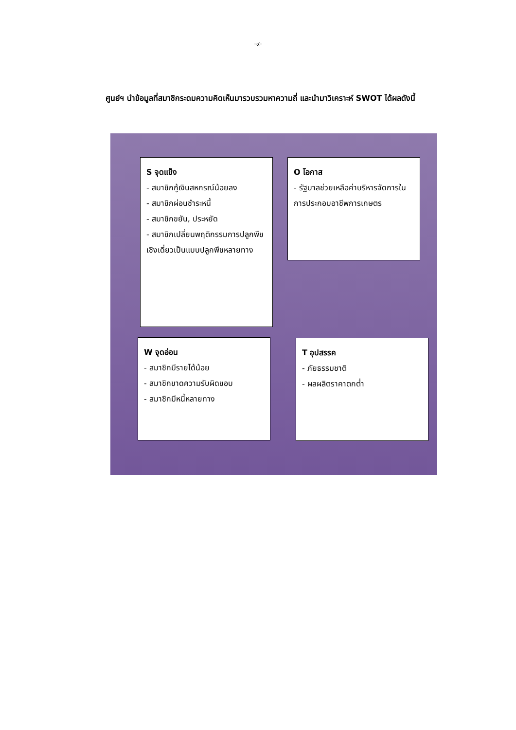-๙-
ศูนย์ฯ นำข้อมูลที่สมาชิกระดมความคิดเห็นมารวบรวมหาความถี่ และนำมาวิเคราะห์ SWOT ได้ผลดังนี้
S จุดแข็ง
- สมาชิกกู้เงินสหกรณ์น้อยลง
- สมาชิกผ่อนชำระหนี้
- สมาชิกขยัน, ประหยัด
- สมาชิกเปลี่ยนพฤติกรรมการปลูกพืชเชิงเดี่ยวเป็นแบบปลูกพืชหลายทาง
O โอกาส
- รัฐบาลช่วยเหลือค่าบริหารจัดการในการประกอบอาชีพการเกษตร
W จุดอ่อน
- สมาชิกมีรายได้น้อย
- สมาชิกขาดความรับผิดชอบ
- สมาชิกมีหนี้หลายทาง
T อุปสรรค
- ภัยธรรมชาติ
- ผลผลิตราคาตกต่ำ